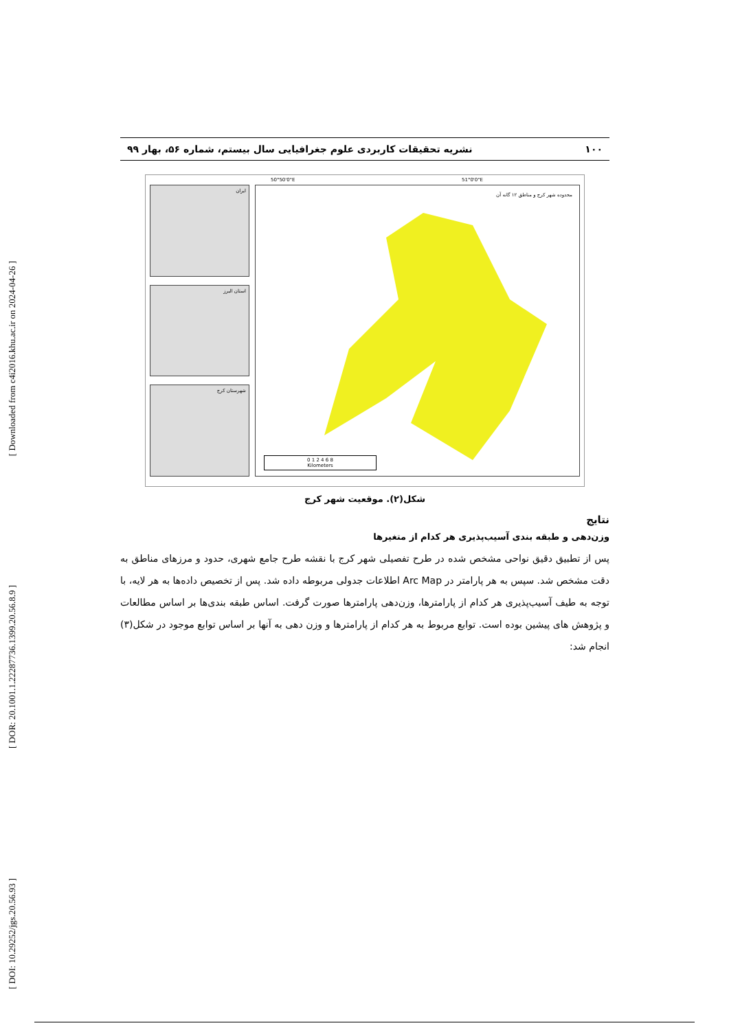[ Downloaded from c4i2016.khu.ac.ir on 2024-04-26 ]
[ DOR: 20.1001.1.22287736.1399.20.56.8.9 ]
[ DOI: 10.29252/jgs.20.56.93 ]
۱۰۰ نشریه تحقیقات کاربردی علوم جغرافیایی سال بیستم، شماره ۵۶، بهار ۹۹
ایران
استان البرز
شهرستان کرج
محدوده شهر کرج و مناطق ۱۲ گانه آن
50°50'0"E 51°0'0"E
0 1 2 4 6 8
Kilometers
شکل(۲). موقعیت شهر کرج
نتایج
وزن‌دهی و طبقه بندی آسیب‌پذیری هر کدام از متغیرها
پس از تطبیق دقیق نواحی مشخص شده در طرح تفصیلی شهر کرج با نقشه طرح جامع شهری، حدود و مرزهای مناطق به دقت مشخص شد. سپس به هر پارامتر در Arc Map اطلاعات جدولی مربوطه داده شد. پس از تخصیص داده‌ها به هر لایه، با توجه به طیف آسیب‌پذیری هر کدام از پارامترها، وزن‌دهی پارامترها صورت گرفت. اساس طبقه بندی‌ها بر اساس مطالعات و پژوهش های پیشین بوده است. توابع مربوط به هر کدام از پارامترها و وزن دهی به آنها بر اساس توابع موجود در شکل(۳) انجام شد: